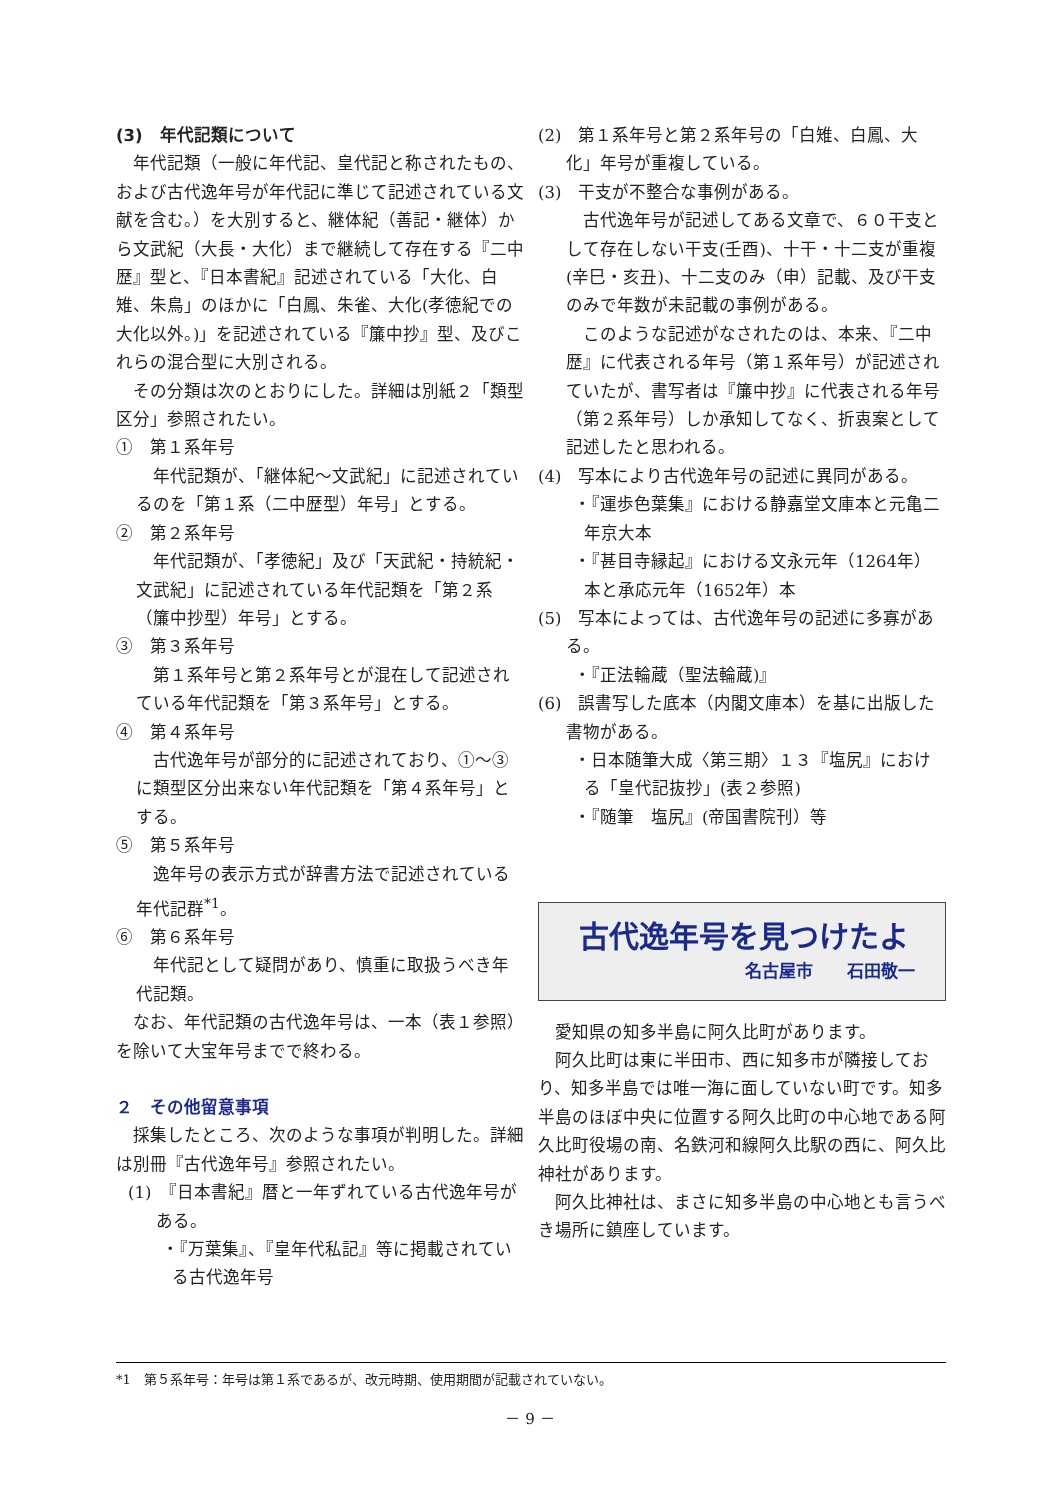(3)　年代記類について
年代記類（一般に年代記、皇代記と称されたもの、および古代逸年号が年代記に準じて記述されている文献を含む。）を大別すると、継体紀（善記・継体）から文武紀（大長・大化）まで継続して存在する『二中歴』型と、『日本書紀』記述されている「大化、白雉、朱鳥」のほかに「白鳳、朱雀、大化(孝徳紀での大化以外。)」を記述されている『簾中抄』型、及びこれらの混合型に大別される。
その分類は次のとおりにした。詳細は別紙２「類型区分」参照されたい。
①　第１系年号
年代記類が、「継体紀～文武紀」に記述されているのを「第１系（二中歴型）年号」とする。
②　第２系年号
年代記類が、「孝徳紀」及び「天武紀・持統紀・文武紀」に記述されている年代記類を「第２系（簾中抄型）年号」とする。
③　第３系年号
第１系年号と第２系年号とが混在して記述されている年代記類を「第３系年号」とする。
④　第４系年号
古代逸年号が部分的に記述されており、①～③に類型区分出来ない年代記類を「第４系年号」とする。
⑤　第５系年号
逸年号の表示方式が辞書方法で記述されている年代記群<sup>*1</sup>。
⑥　第６系年号
年代記として疑問があり、慎重に取扱うべき年代記類。
なお、年代記類の古代逸年号は、一本（表１参照）を除いて大宝年号までで終わる。
２　その他留意事項
採集したところ、次のような事項が判明した。詳細は別冊『古代逸年号』参照されたい。
(1)　『日本書紀』暦と一年ずれている古代逸年号がある。
・『万葉集』、『皇年代私記』等に掲載されている古代逸年号
(2)　第１系年号と第２系年号の「白雉、白鳳、大化」年号が重複している。
(3)　干支が不整合な事例がある。
古代逸年号が記述してある文章で、６０干支として存在しない干支(壬酉)、十干・十二支が重複(辛巳・亥丑)、十二支のみ（申）記載、及び干支のみで年数が未記載の事例がある。
このような記述がなされたのは、本来、『二中歴』に代表される年号（第１系年号）が記述されていたが、書写者は『簾中抄』に代表される年号（第２系年号）しか承知してなく、折衷案として記述したと思われる。
(4)　写本により古代逸年号の記述に異同がある。
・『運歩色葉集』における静嘉堂文庫本と元亀二年京大本
・『甚目寺縁起』における文永元年（1264年）本と承応元年（1652年）本
(5)　写本によっては、古代逸年号の記述に多寡がある。
・『正法輪蔵（聖法輪蔵)』
(6)　誤書写した底本（内閣文庫本）を基に出版した書物がある。
・日本随筆大成〈第三期〉１３『塩尻』における「皇代記抜抄」(表２参照)
・『随筆　塩尻』(帝国書院刊）等
古代逸年号を見つけたよ
名古屋市　　石田敬一
愛知県の知多半島に阿久比町があります。
阿久比町は東に半田市、西に知多市が隣接しており、知多半島では唯一海に面していない町です。知多半島のほぼ中央に位置する阿久比町の中心地である阿久比町役場の南、名鉄河和線阿久比駅の西に、阿久比神社があります。
阿久比神社は、まさに知多半島の中心地とも言うべき場所に鎮座しています。
*1　第５系年号：年号は第１系であるが、改元時期、使用期間が記載されていない。
－ 9 －